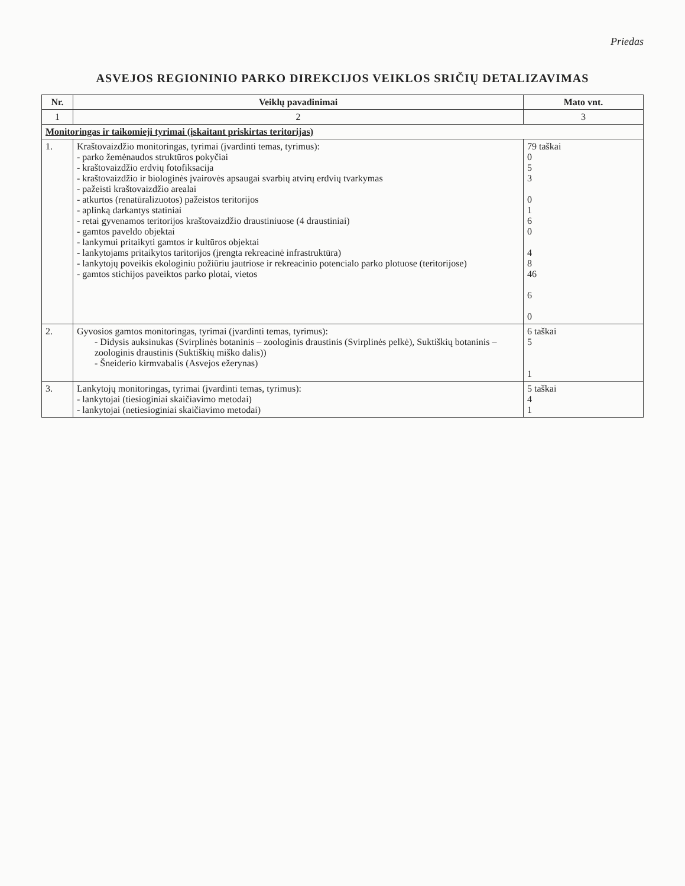Priedas
ASVEJOS REGIONINIO PARKO DIREKCIJOS VEIKLOS SRIČIŲ DETALIZAVIMAS
| Nr. | Veiklų pavadinimai | Mato vnt. |
| --- | --- | --- |
| 1 | 2 | 3 |
| Monitoringas ir taikomieji tyrimai (įskaitant priskirtas teritorijas) | | |
| 1. | Kraštovaizdžio monitoringas, tyrimai (įvardinti temas, tyrimus): - parko žemėnaudos struktūros pokyčiai - kraštovaizdžio erdvių fotofiksacija - kraštovaizdžio ir biologinės įvairovės apsaugai svarbių atvirų erdvių tvarkymas - pažeisti kraštovaizdžio arealai - atkurtos (renatūralizuotos) pažeistos teritorijos - aplinką darkantys statiniai - retai gyvenamos teritorijos kraštovaizdžio draustiniuose (4 draustiniai) - gamtos paveldo objektai - lankymui pritaikyti gamtos ir kultūros objektai - lankytojams pritaikytos taritorijos (įrengta rekreacinė infrastruktūra) - lankytojų poveikis ekologiniu požiūriu jautriose ir rekreacinio potencialo parko plotuose (teritorijose) - gamtos stichijos paveiktos parko plotai, vietos | 79 taškai 0 5 3 0 1 6 0 4 8 46 6 0 |
| 2. | Gyvosios gamtos monitoringas, tyrimai (įvardinti temas, tyrimus): - Didysis auksinukas (Svirplinės botaninis – zoologinis draustinis (Svirplinės pelkė), Suktiškių botaninis – zoologinis draustinis (Suktiškių miško dalis)) - Šneiderio kirmvabalis (Asvejos ežerynas) | 6 taškai 5 1 |
| 3. | Lankytojų monitoringas, tyrimai (įvardinti temas, tyrimus): - lankytojai (tiesioginiai skaičiavimo metodai) - lankytojai (netiesioginiai skaičiavimo metodai) | 5 taškai 4 1 |